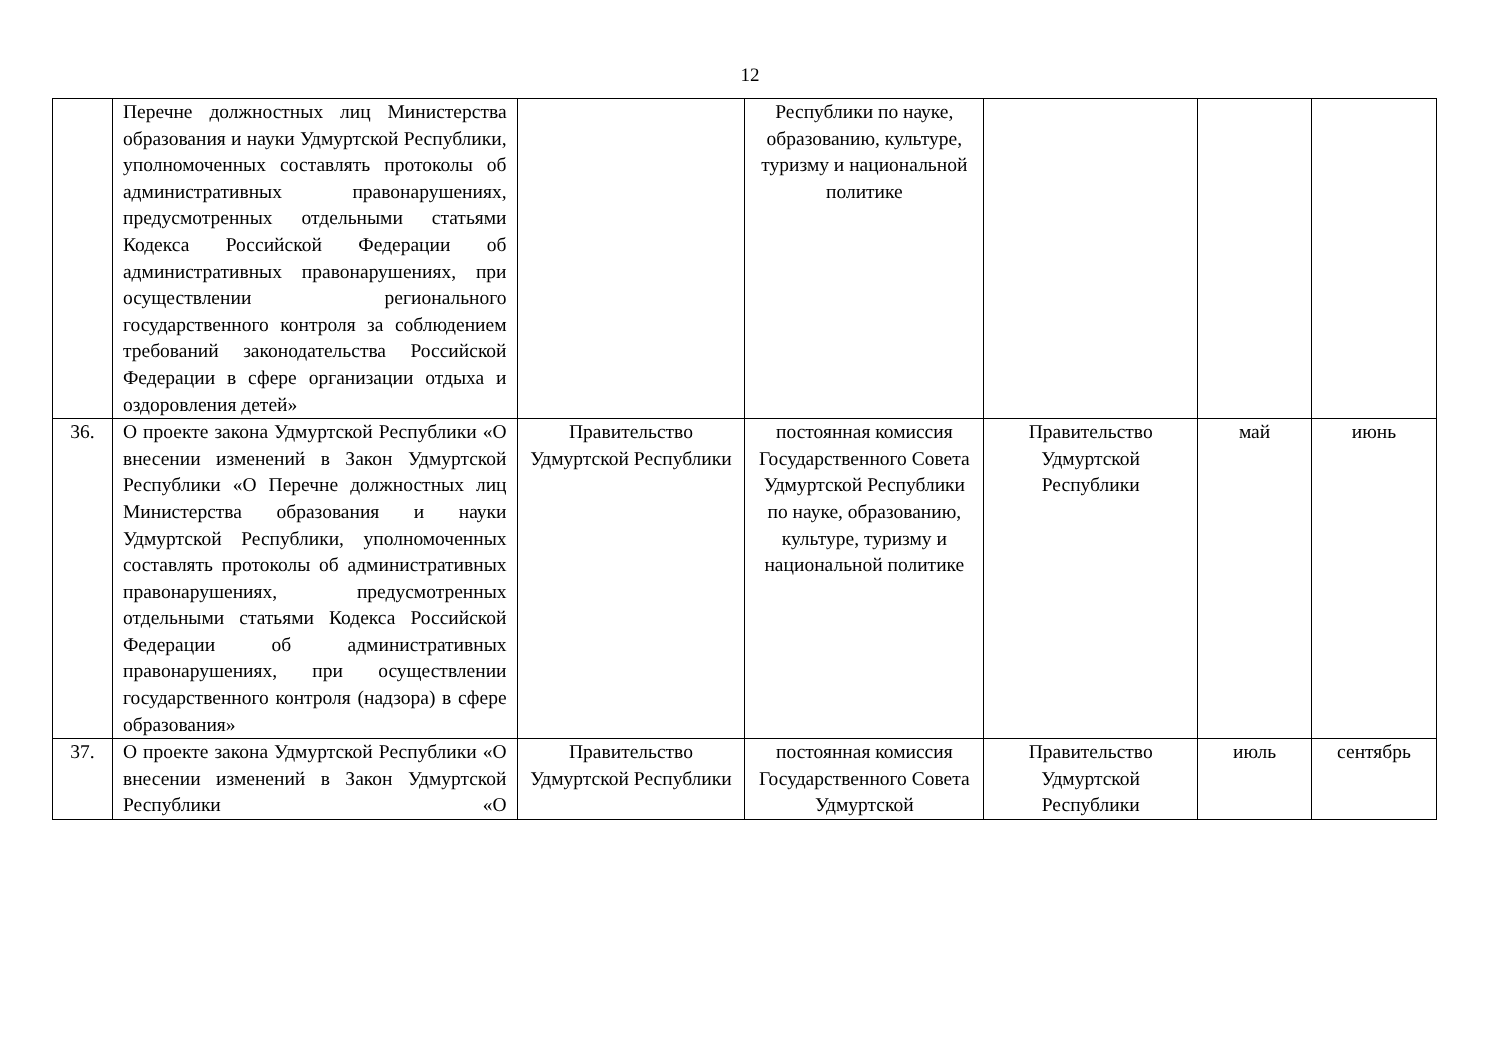12
| | Перечне должностных лиц Министерства образования и науки Удмуртской Республики, уполномоченных составлять протоколы об административных правонарушениях, предусмотренных отдельными статьями Кодекса Российской Федерации об административных правонарушениях, при осуществлении регионального государственного контроля за соблюдением требований законодательства Российской Федерации в сфере организации отдыха и оздоровления детей» | | Республики по науке, образованию, культуре, туризму и национальной политике | | | |
| 36. | О проекте закона Удмуртской Республики «О внесении изменений в Закон Удмуртской Республики «О Перечне должностных лиц Министерства образования и науки Удмуртской Республики, уполномоченных составлять протоколы об административных правонарушениях, предусмотренных отдельными статьями Кодекса Российской Федерации об административных правонарушениях, при осуществлении государственного контроля (надзора) в сфере образования» | Правительство Удмуртской Республики | постоянная комиссия Государственного Совета Удмуртской Республики по науке, образованию, культуре, туризму и национальной политике | Правительство Удмуртской Республики | май | июнь |
| 37. | О проекте закона Удмуртской Республики «О внесении изменений в Закон Удмуртской Республики «О | Правительство Удмуртской Республики | постоянная комиссия Государственного Совета Удмуртской | Правительство Удмуртской Республики | июль | сентябрь |